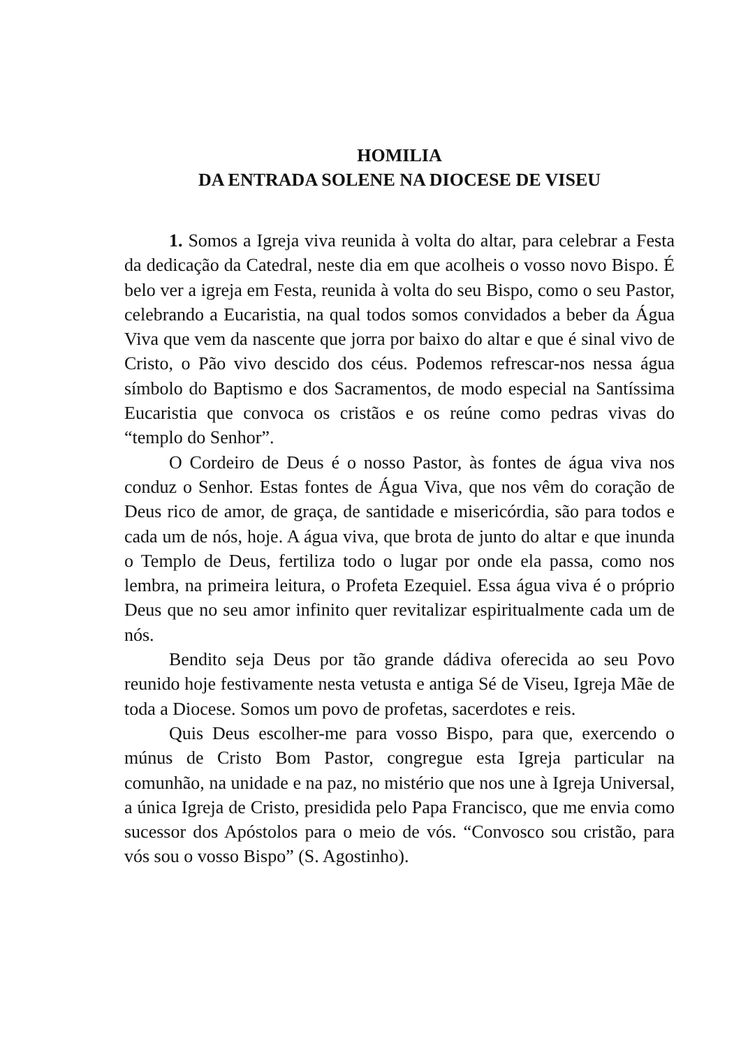HOMILIA
DA ENTRADA SOLENE NA DIOCESE DE VISEU
1. Somos a Igreja viva reunida à volta do altar, para celebrar a Festa da dedicação da Catedral, neste dia em que acolheis o vosso novo Bispo. É belo ver a igreja em Festa, reunida à volta do seu Bispo, como o seu Pastor, celebrando a Eucaristia, na qual todos somos convidados a beber da Água Viva que vem da nascente que jorra por baixo do altar e que é sinal vivo de Cristo, o Pão vivo descido dos céus. Podemos refrescar-nos nessa água símbolo do Baptismo e dos Sacramentos, de modo especial na Santíssima Eucaristia que convoca os cristãos e os reúne como pedras vivas do “templo do Senhor”.
O Cordeiro de Deus é o nosso Pastor, às fontes de água viva nos conduz o Senhor. Estas fontes de Água Viva, que nos vêm do coração de Deus rico de amor, de graça, de santidade e misericórdia, são para todos e cada um de nós, hoje. A água viva, que brota de junto do altar e que inunda o Templo de Deus, fertiliza todo o lugar por onde ela passa, como nos lembra, na primeira leitura, o Profeta Ezequiel. Essa água viva é o próprio Deus que no seu amor infinito quer revitalizar espiritualmente cada um de nós.
Bendito seja Deus por tão grande dádiva oferecida ao seu Povo reunido hoje festivamente nesta vetusta e antiga Sé de Viseu, Igreja Mãe de toda a Diocese. Somos um povo de profetas, sacerdotes e reis.
Quis Deus escolher-me para vosso Bispo, para que, exercendo o múnus de Cristo Bom Pastor, congregue esta Igreja particular na comunhão, na unidade e na paz, no mistério que nos une à Igreja Universal, a única Igreja de Cristo, presidida pelo Papa Francisco, que me envia como sucessor dos Apóstolos para o meio de vós. “Convosco sou cristão, para vós sou o vosso Bispo” (S. Agostinho).